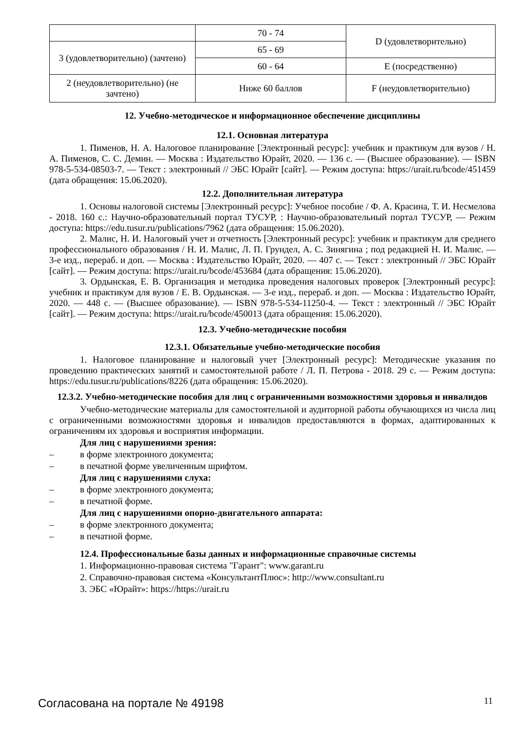| | 70 - 74 | D (удовлетворительно) |
| 3 (удовлетворительно) (зачтено) | 65 - 69 | |
| | 60 - 64 | E (посредственно) |
| 2 (неудовлетворительно) (не зачтено) | Ниже 60 баллов | F (неудовлетворительно) |
12. Учебно-методическое и информационное обеспечение дисциплины
12.1. Основная литература
1. Пименов, Н. А. Налоговое планирование [Электронный ресурс]: учебник и практикум для вузов / Н. А. Пименов, С. С. Демин. — Москва : Издательство Юрайт, 2020. — 136 с. — (Высшее образование). — ISBN 978-5-534-08503-7. — Текст : электронный // ЭБС Юрайт [сайт]. — Режим доступа: https://urait.ru/bcode/451459 (дата обращения: 15.06.2020).
12.2. Дополнительная литература
1. Основы налоговой системы [Электронный ресурс]: Учебное пособие / Ф. А. Красина, Т. И. Несмелова - 2018. 160 с.: Научно-образовательный портал ТУСУР, : Научно-образовательный портал ТУСУР, — Режим доступа: https://edu.tusur.ru/publications/7962 (дата обращения: 15.06.2020).
2. Малис, Н. И. Налоговый учет и отчетность [Электронный ресурс]: учебник и практикум для среднего профессионального образования / Н. И. Малис, Л. П. Грундел, А. С. Зинягина ; под редакцией Н. И. Малис. — 3-е изд., перераб. и доп. — Москва : Издательство Юрайт, 2020. — 407 с. — Текст : электронный // ЭБС Юрайт [сайт]. — Режим доступа: https://urait.ru/bcode/453684 (дата обращения: 15.06.2020).
3. Ордынская, Е. В. Организация и методика проведения налоговых проверок [Электронный ресурс]: учебник и практикум для вузов / Е. В. Ордынская. — 3-е изд., перераб. и доп. — Москва : Издательство Юрайт, 2020. — 448 с. — (Высшее образование). — ISBN 978-5-534-11250-4. — Текст : электронный // ЭБС Юрайт [сайт]. — Режим доступа: https://urait.ru/bcode/450013 (дата обращения: 15.06.2020).
12.3. Учебно-методические пособия
12.3.1. Обязательные учебно-методические пособия
1. Налоговое планирование и налоговый учет [Электронный ресурс]: Методические указания по проведению практических занятий и самостоятельной работе / Л. П. Петрова - 2018. 29 с. — Режим доступа: https://edu.tusur.ru/publications/8226 (дата обращения: 15.06.2020).
12.3.2. Учебно-методические пособия для лиц с ограниченными возможностями здоровья и инвалидов
Учебно-методические материалы для самостоятельной и аудиторной работы обучающихся из числа лиц с ограниченными возможностями здоровья и инвалидов предоставляются в формах, адаптированных к ограничениям их здоровья и восприятия информации.
Для лиц с нарушениями зрения:
– в форме электронного документа;
– в печатной форме увеличенным шрифтом.
Для лиц с нарушениями слуха:
– в форме электронного документа;
– в печатной форме.
Для лиц с нарушениями опорно-двигательного аппарата:
– в форме электронного документа;
– в печатной форме.
12.4. Профессиональные базы данных и информационные справочные системы
1. Информационно-правовая система "Гарант": www.garant.ru
2. Справочно-правовая система «КонсультантПлюс»: http://www.consultant.ru
3. ЭБС «Юрайт»: https://https://urait.ru
Согласована на портале № 49198 11